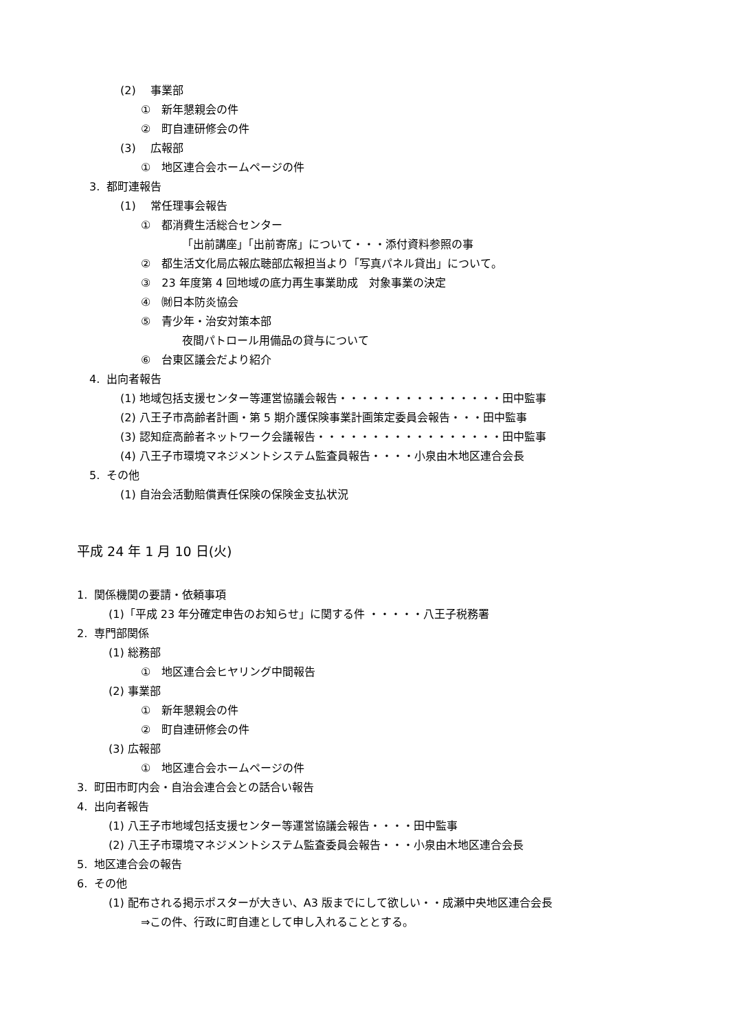(2)　 事業部
①　新年懇親会の件
②　町自連研修会の件
(3)　 広報部
①　地区連合会ホームページの件
3. 都町連報告
(1)　 常任理事会報告
①　都消費生活総合センター
「出前講座」「出前寄席」について・・・添付資料参照の事
②　都生活文化局広報広聴部広報担当より「写真パネル貸出」について。
③　23 年度第 4 回地域の底力再生事業助成　対象事業の決定
④　㈶日本防炎協会
⑤　青少年・治安対策本部
夜間パトロール用備品の貸与について
⑥　台東区議会だより紹介
4. 出向者報告
(1) 地域包括支援センター等運営協議会報告・・・・・・・・・・・・・・・田中監事
(2) 八王子市高齢者計画・第 5 期介護保険事業計画策定委員会報告・・・田中監事
(3) 認知症高齢者ネットワーク会議報告・・・・・・・・・・・・・・・・・田中監事
(4) 八王子市環境マネジメントシステム監査員報告・・・・小泉由木地区連合会長
5. その他
(1) 自治会活動賠償責任保険の保険金支払状況
平成 24 年 1 月 10 日(火)
1. 関係機関の要請・依頼事項
(1)「平成 23 年分確定申告のお知らせ」に関する件 ・・・・・八王子税務署
2. 専門部関係
(1) 総務部
①　地区連合会ヒヤリング中間報告
(2) 事業部
①　新年懇親会の件
②　町自連研修会の件
(3) 広報部
①　地区連合会ホームページの件
3. 町田市町内会・自治会連合会との話合い報告
4. 出向者報告
(1) 八王子市地域包括支援センター等運営協議会報告・・・・田中監事
(2) 八王子市環境マネジメントシステム監査委員会報告・・・小泉由木地区連合会長
5. 地区連合会の報告
6. その他
(1) 配布される掲示ポスターが大きい、A3 版までにして欲しい・・成瀬中央地区連合会長
⇒この件、行政に町自連として申し入れることとする。